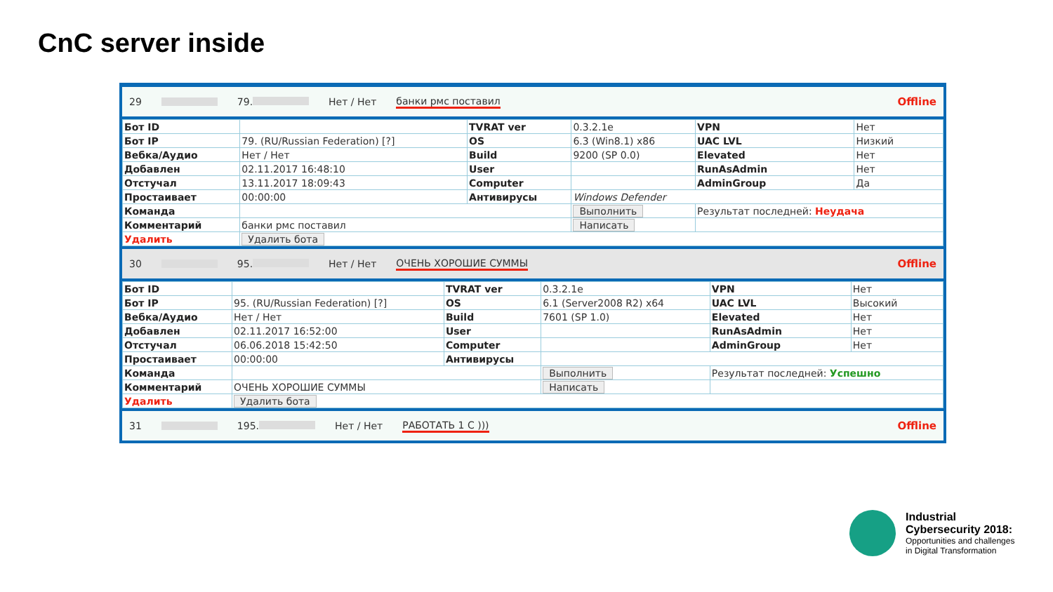CnC server inside
29 79. Нет / Нет банки рмс поставил Offline
| Бот ID | | TVRAT ver | 0.3.2.1e | VPN | Нет |
| Бот IP | 79. (RU/Russian Federation) [?] | OS | 6.3 (Win8.1) x86 | UAC LVL | Низкий |
| Вебка/Аудио | Нет / Нет | Build | 9200 (SP 0.0) | Elevated | Нет |
| Добавлен | 02.11.2017 16:48:10 | User | | RunAsAdmin | Нет |
| Отстучал | 13.11.2017 18:09:43 | Computer | | AdminGroup | Да |
| Простаивает | 00:00:00 | Антивирусы | Windows Defender | | |
| Команда | | | Выполнить | Результат последней: Неудача | |
| Комментарий | банки рмс поставил | | Написать | | |
| Удалить | Удалить бота | | | | |
30 95. Нет / Нет ОЧЕНЬ ХОРОШИЕ СУММЫ Offline
| Бот ID | | TVRAT ver | 0.3.2.1e | VPN | Нет |
| Бот IP | 95. (RU/Russian Federation) [?] | OS | 6.1 (Server2008 R2) x64 | UAC LVL | Высокий |
| Вебка/Аудио | Нет / Нет | Build | 7601 (SP 1.0) | Elevated | Нет |
| Добавлен | 02.11.2017 16:52:00 | User | | RunAsAdmin | Нет |
| Отстучал | 06.06.2018 15:42:50 | Computer | | AdminGroup | Нет |
| Простаивает | 00:00:00 | Антивирусы | | | |
| Команда | | | Выполнить | Результат последней: Успешно | |
| Комментарий | ОЧЕНЬ ХОРОШИЕ СУММЫ | | Написать | | |
| Удалить | Удалить бота | | | | |
31 195. Нет / Нет РАБОТАТЬ 1 С ))) Offline
Industrial
Cybersecurity 2018:
Opportunities and challenges
in Digital Transformation